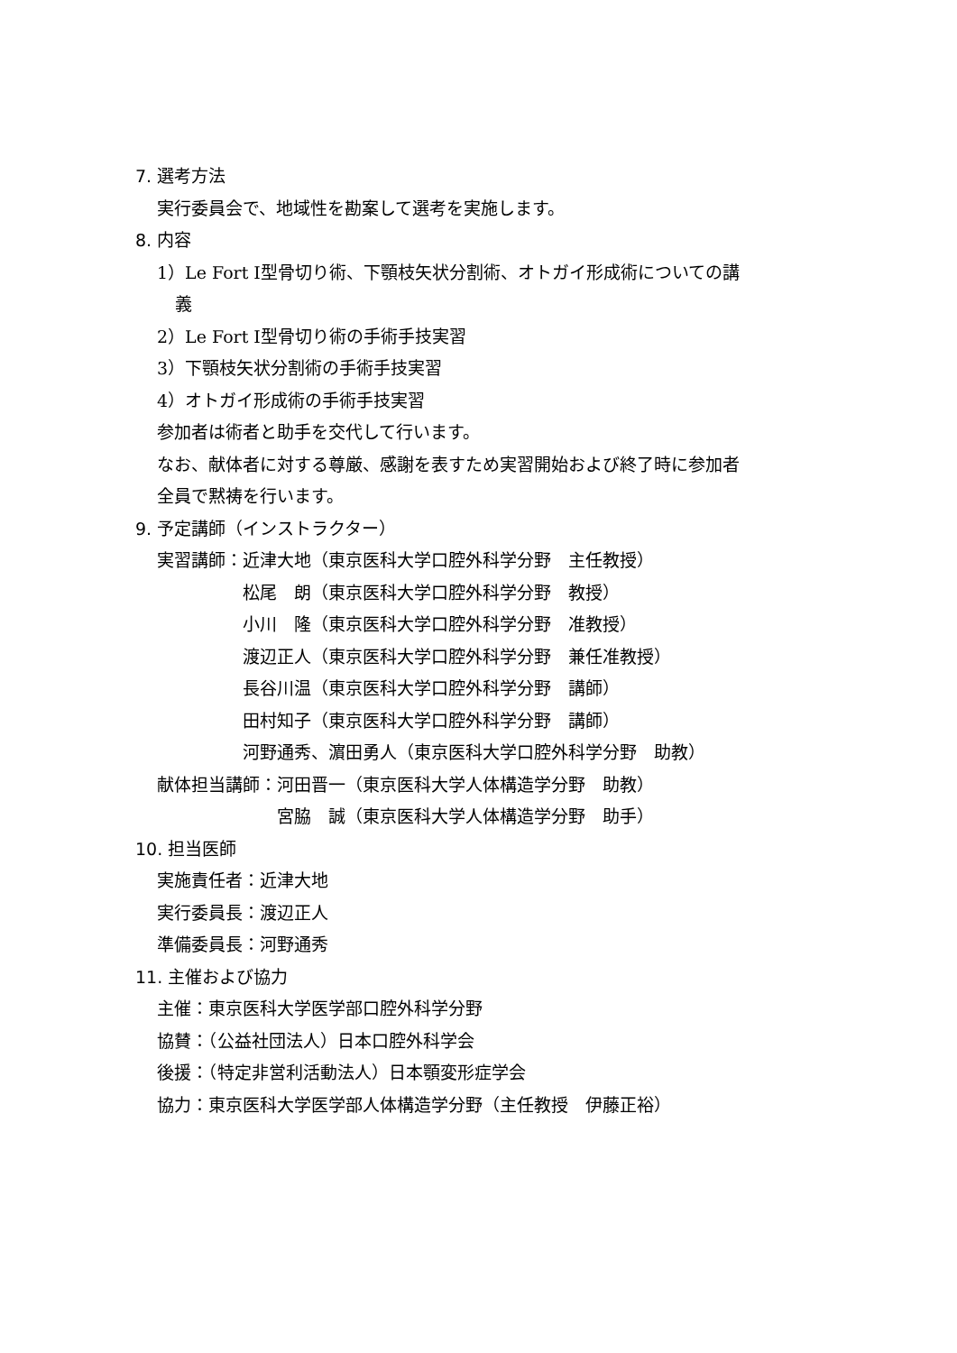7. 選考方法
実行委員会で、地域性を勘案して選考を実施します。
8. 内容
1）Le Fort Ⅰ型骨切り術、下顎枝矢状分割術、オトガイ形成術についての講
義
2）Le Fort Ⅰ型骨切り術の手術手技実習
3）下顎枝矢状分割術の手術手技実習
4）オトガイ形成術の手術手技実習
参加者は術者と助手を交代して行います。
なお、献体者に対する尊厳、感謝を表すため実習開始および終了時に参加者
全員で黙祷を行います。
9. 予定講師（インストラクター）
実習講師： 近津大地（東京医科大学口腔外科学分野　主任教授）
松尾　朗（東京医科大学口腔外科学分野　教授）
小川　隆（東京医科大学口腔外科学分野　准教授）
渡辺正人（東京医科大学口腔外科学分野　兼任准教授）
長谷川温（東京医科大学口腔外科学分野　講師）
田村知子（東京医科大学口腔外科学分野　講師）
河野通秀、濵田勇人（東京医科大学口腔外科学分野　助教）
献体担当講師： 河田晋一（東京医科大学人体構造学分野　助教）
宮脇　誠（東京医科大学人体構造学分野　助手）
10. 担当医師
実施責任者：近津大地
実行委員長：渡辺正人
準備委員長：河野通秀
11. 主催および協力
主催：東京医科大学医学部口腔外科学分野
協賛：（公益社団法人）日本口腔外科学会
後援：（特定非営利活動法人）日本顎変形症学会
協力：東京医科大学医学部人体構造学分野（主任教授　伊藤正裕）